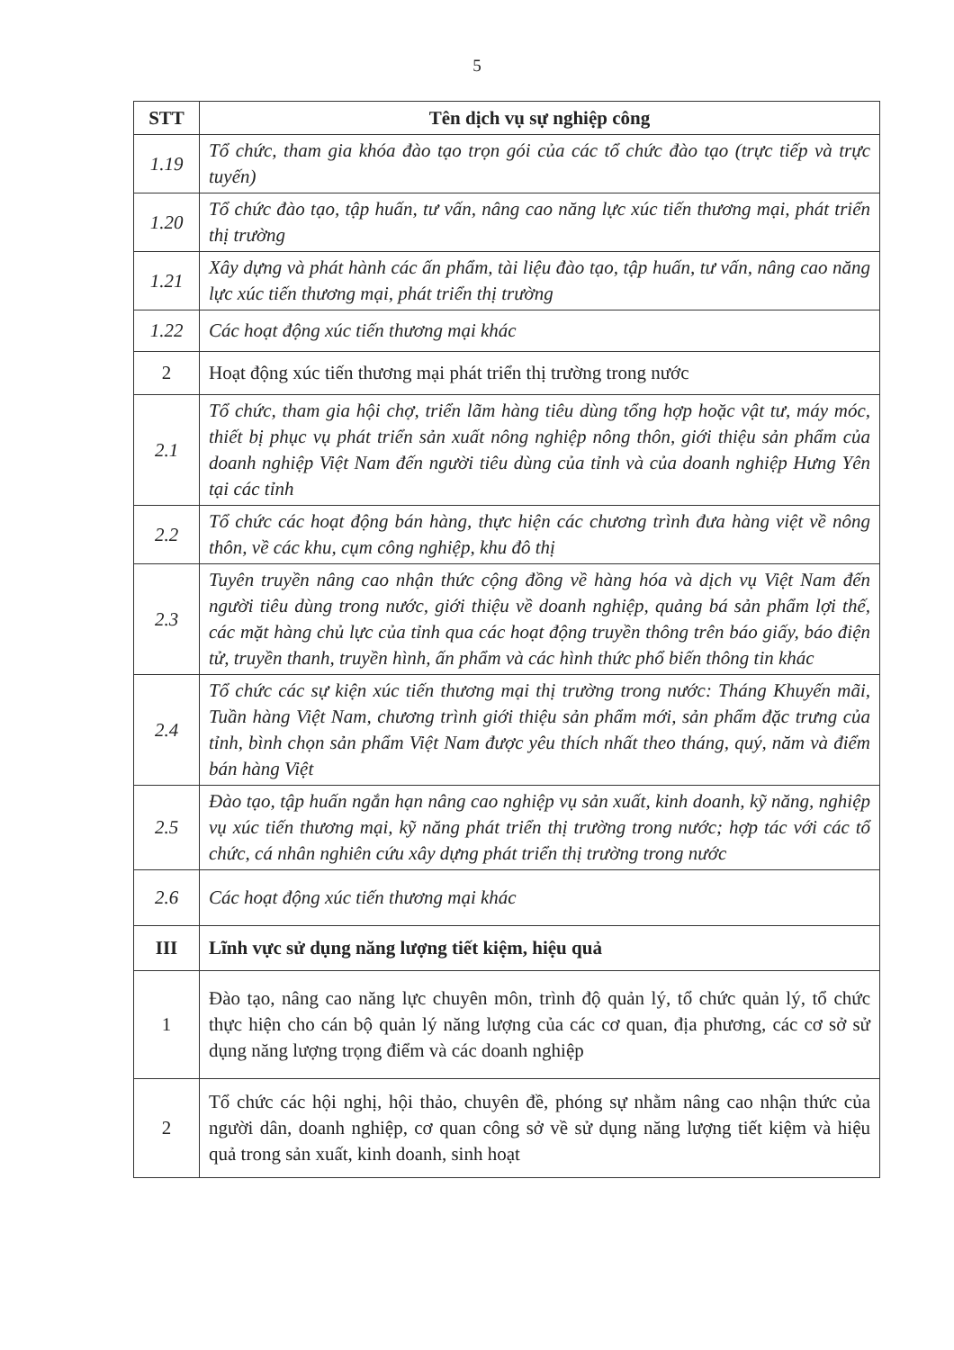5
| STT | Tên dịch vụ sự nghiệp công |
| --- | --- |
| 1.19 | Tổ chức, tham gia khóa đào tạo trọn gói của các tổ chức đào tạo (trực tiếp và trực tuyến) |
| 1.20 | Tổ chức đào tạo, tập huấn, tư vấn, nâng cao năng lực xúc tiến thương mại, phát triển thị trường |
| 1.21 | Xây dựng và phát hành các ấn phẩm, tài liệu đào tạo, tập huấn, tư vấn, nâng cao năng lực xúc tiến thương mại, phát triển thị trường |
| 1.22 | Các hoạt động xúc tiến thương mại khác |
| 2 | Hoạt động xúc tiến thương mại phát triển thị trường trong nước |
| 2.1 | Tổ chức, tham gia hội chợ, triển lãm hàng tiêu dùng tổng hợp hoặc vật tư, máy móc, thiết bị phục vụ phát triển sản xuất nông nghiệp nông thôn, giới thiệu sản phẩm của doanh nghiệp Việt Nam đến người tiêu dùng của tỉnh và của doanh nghiệp Hưng Yên tại các tỉnh |
| 2.2 | Tổ chức các hoạt động bán hàng, thực hiện các chương trình đưa hàng việt về nông thôn, về các khu, cụm công nghiệp, khu đô thị |
| 2.3 | Tuyên truyền nâng cao nhận thức cộng đồng về hàng hóa và dịch vụ Việt Nam đến người tiêu dùng trong nước, giới thiệu về doanh nghiệp, quảng bá sản phẩm lợi thế, các mặt hàng chủ lực của tỉnh qua các hoạt động truyền thông trên báo giấy, báo điện tử, truyền thanh, truyền hình, ấn phẩm và các hình thức phổ biến thông tin khác |
| 2.4 | Tổ chức các sự kiện xúc tiến thương mại thị trường trong nước: Tháng Khuyến mãi, Tuần hàng Việt Nam, chương trình giới thiệu sản phẩm mới, sản phẩm đặc trưng của tỉnh, bình chọn sản phẩm Việt Nam được yêu thích nhất theo tháng, quý, năm và điểm bán hàng Việt |
| 2.5 | Đào tạo, tập huấn ngắn hạn nâng cao nghiệp vụ sản xuất, kinh doanh, kỹ năng, nghiệp vụ xúc tiến thương mại, kỹ năng phát triển thị trường trong nước; hợp tác với các tổ chức, cá nhân nghiên cứu xây dựng phát triển thị trường trong nước |
| 2.6 | Các hoạt động xúc tiến thương mại khác |
| III | Lĩnh vực sử dụng năng lượng tiết kiệm, hiệu quả |
| 1 | Đào tạo, nâng cao năng lực chuyên môn, trình độ quản lý, tổ chức quản lý, tổ chức thực hiện cho cán bộ quản lý năng lượng của các cơ quan, địa phương, các cơ sở sử dụng năng lượng trọng điểm và các doanh nghiệp |
| 2 | Tổ chức các hội nghị, hội thảo, chuyên đề, phóng sự nhằm nâng cao nhận thức của người dân, doanh nghiệp, cơ quan công sở về sử dụng năng lượng tiết kiệm và hiệu quả trong sản xuất, kinh doanh, sinh hoạt |